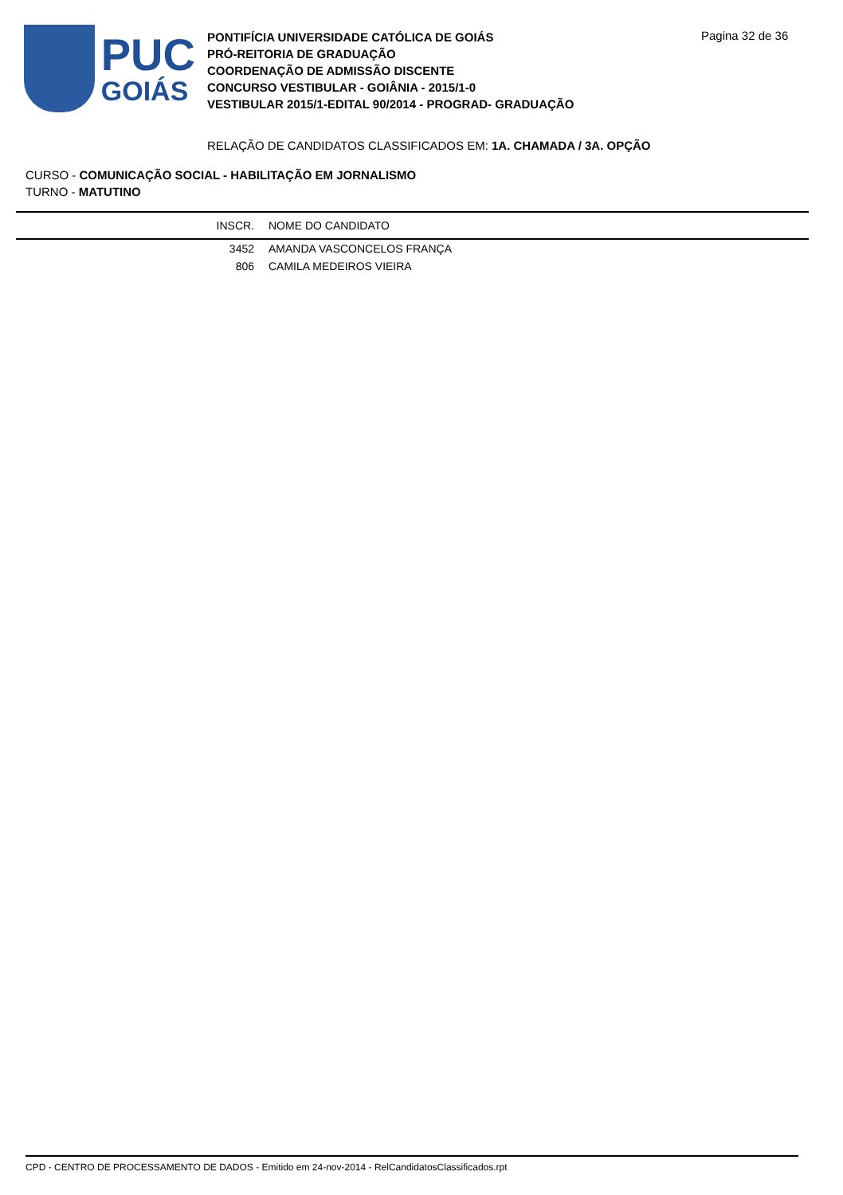PUC
GOIÁS
PONTIFÍCIA UNIVERSIDADE CATÓLICA DE GOIÁS
PRÓ-REITORIA DE GRADUAÇÃO
COORDENAÇÃO DE ADMISSÃO DISCENTE
CONCURSO VESTIBULAR - GOIÂNIA - 2015/1-0
VESTIBULAR 2015/1-EDITAL 90/2014 - PROGRAD- GRADUAÇÃO
Pagina 32 de 36
RELAÇÃO DE CANDIDATOS CLASSIFICADOS EM: 1A. CHAMADA / 3A. OPÇÃO
CURSO - COMUNICAÇÃO SOCIAL - HABILITAÇÃO EM JORNALISMO
TURNO - MATUTINO
| INSCR. | NOME DO CANDIDATO |
| --- | --- |
| 3452 | AMANDA VASCONCELOS FRANÇA |
| 806 | CAMILA MEDEIROS VIEIRA |
CPD - CENTRO DE PROCESSAMENTO DE DADOS - Emitido em 24-nov-2014 - RelCandidatosClassificados.rpt